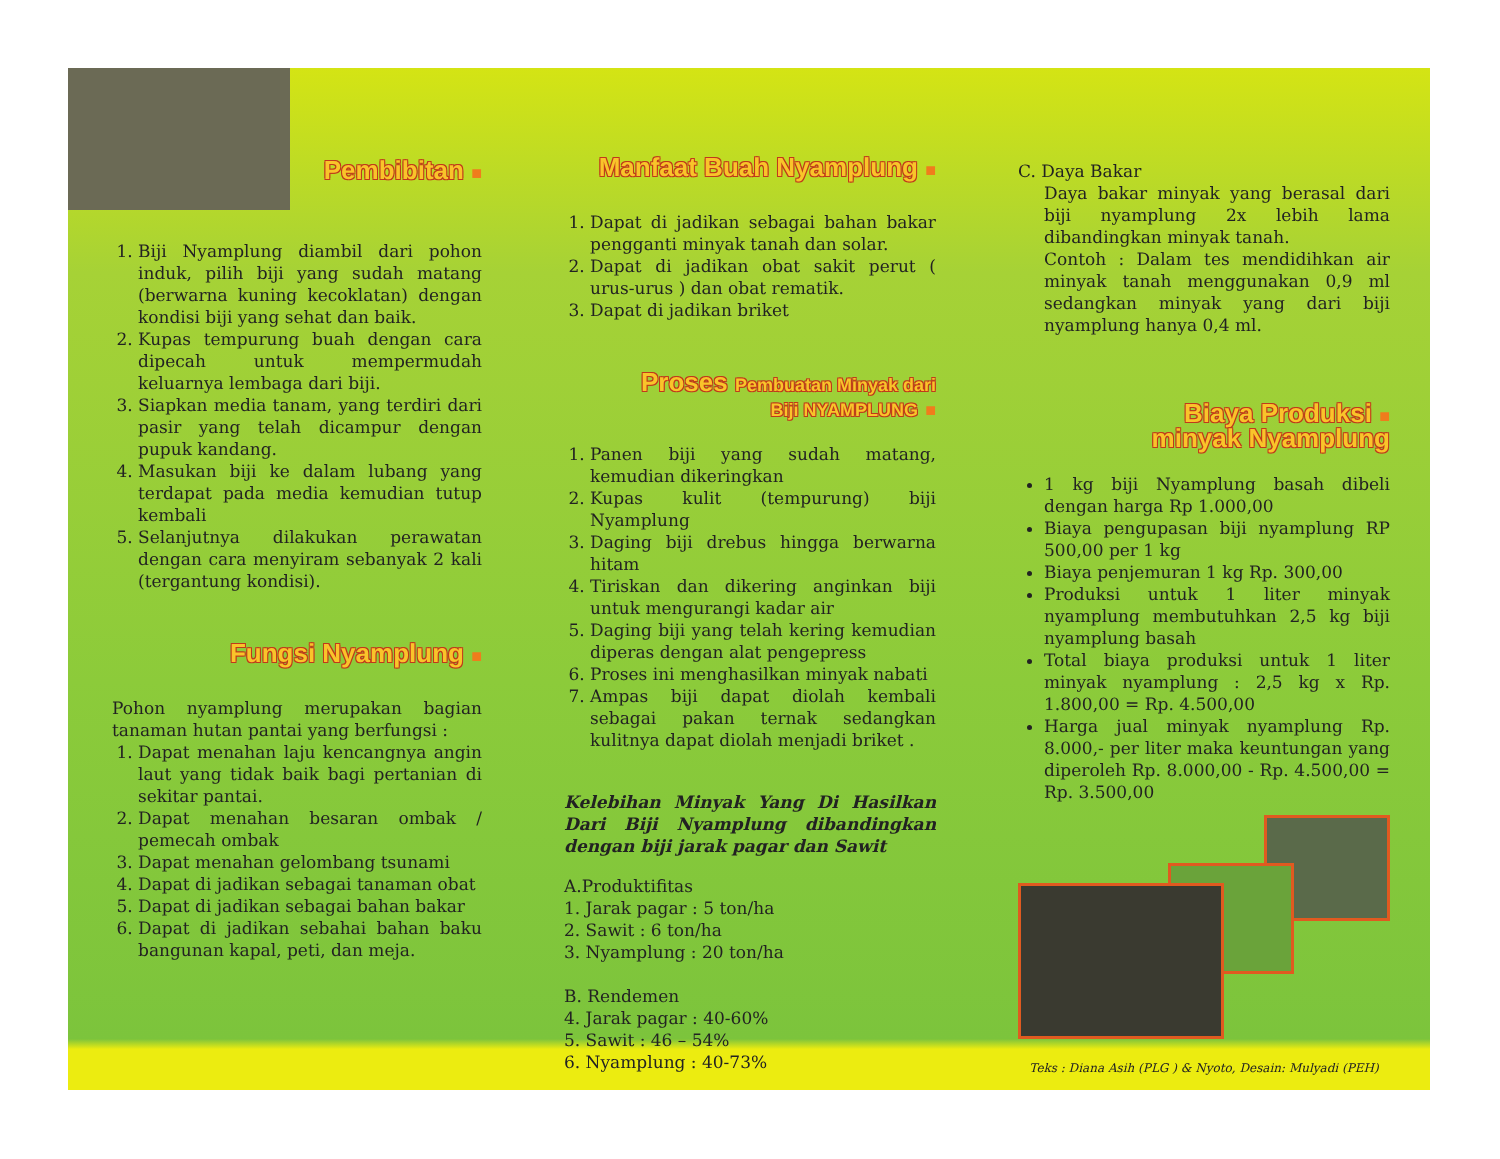Pembibitan ■
1. Biji Nyamplung diambil dari pohon induk, pilih biji yang sudah matang (berwarna kuning kecoklatan) dengan kondisi biji yang sehat dan baik.
2. Kupas tempurung buah dengan cara dipecah untuk mempermudah keluarnya lembaga dari biji.
3. Siapkan media tanam, yang terdiri dari pasir yang telah dicampur dengan pupuk kandang.
4. Masukan biji ke dalam lubang yang terdapat pada media kemudian tutup kembali
5. Selanjutnya dilakukan perawatan dengan cara menyiram sebanyak 2 kali (tergantung kondisi).
Fungsi Nyamplung ■
Pohon nyamplung merupakan bagian tanaman hutan pantai yang berfungsi :
1. Dapat menahan laju kencangnya angin laut yang tidak baik bagi pertanian di sekitar pantai.
2. Dapat menahan besaran ombak / pemecah ombak
3. Dapat menahan gelombang tsunami
4. Dapat di jadikan sebagai tanaman obat
5. Dapat di jadikan sebagai bahan bakar
6. Dapat di jadikan sebahai bahan baku bangunan kapal, peti, dan meja.
Manfaat Buah Nyamplung ■
1. Dapat di jadikan sebagai bahan bakar pengganti minyak tanah dan solar.
2. Dapat di jadikan obat sakit perut ( urus-urus ) dan obat rematik.
3. Dapat di jadikan briket
Proses Pembuatan Minyak dari
Biji NYAMPLUNG ■
1. Panen biji yang sudah matang, kemudian dikeringkan
2. Kupas kulit (tempurung) biji Nyamplung
3. Daging biji drebus hingga berwarna hitam
4. Tiriskan dan dikering anginkan biji untuk mengurangi kadar air
5. Daging biji yang telah kering kemudian diperas dengan alat pengepress
6. Proses ini menghasilkan minyak nabati
7. Ampas biji dapat diolah kembali sebagai pakan ternak sedangkan kulitnya dapat diolah menjadi briket .
Kelebihan Minyak Yang Di Hasilkan Dari Biji Nyamplung dibandingkan dengan biji jarak pagar dan Sawit
A.Produktifitas
1. Jarak pagar : 5 ton/ha
2. Sawit : 6 ton/ha
3. Nyamplung : 20 ton/ha
B. Rendemen
4. Jarak pagar : 40-60%
5. Sawit : 46 – 54%
6. Nyamplung : 40-73%
C. Daya Bakar
Daya bakar minyak yang berasal dari biji nyamplung 2x lebih lama dibandingkan minyak tanah.
Contoh : Dalam tes mendidihkan air minyak tanah menggunakan 0,9 ml sedangkan minyak yang dari biji nyamplung hanya 0,4 ml.
Biaya Produksi ■
minyak Nyamplung
1 kg biji Nyamplung basah dibeli dengan harga Rp 1.000,00
Biaya pengupasan biji nyamplung RP 500,00 per 1 kg
Biaya penjemuran 1 kg Rp. 300,00
Produksi untuk 1 liter minyak nyamplung membutuhkan 2,5 kg biji nyamplung basah
Total biaya produksi untuk 1 liter minyak nyamplung : 2,5 kg x Rp. 1.800,00 = Rp. 4.500,00
Harga jual minyak nyamplung Rp. 8.000,- per liter maka keuntungan yang diperoleh Rp. 8.000,00 - Rp. 4.500,00 = Rp. 3.500,00
Teks : Diana Asih (PLG ) & Nyoto, Desain: Mulyadi (PEH)